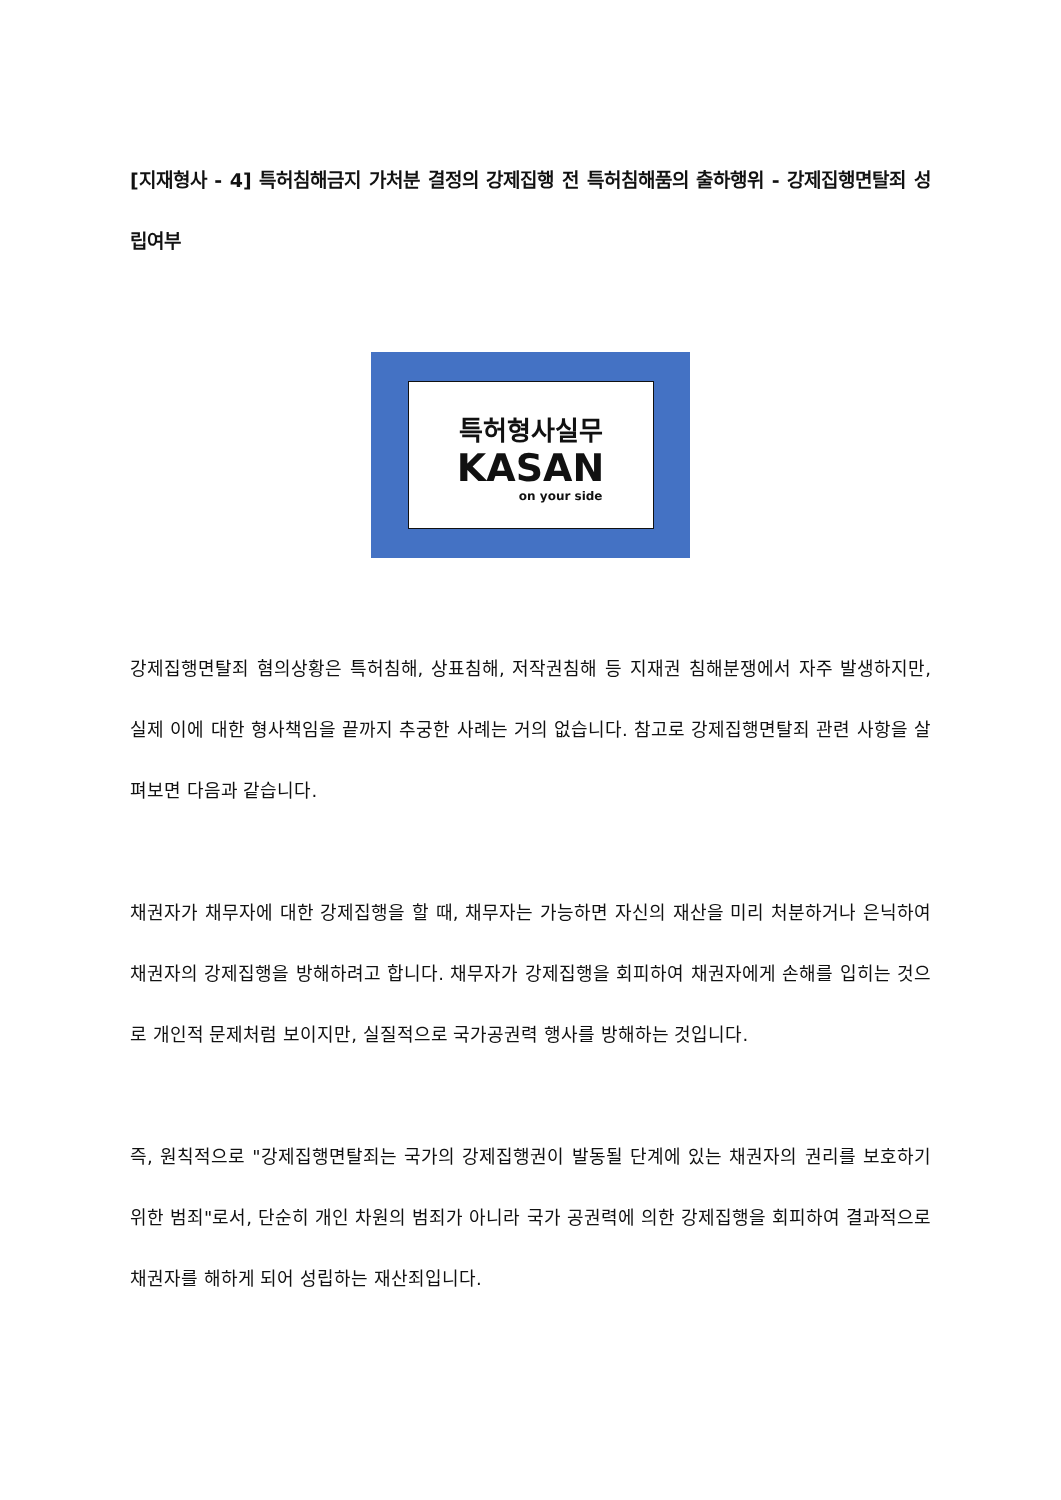[지재형사 - 4] 특허침해금지 가처분 결정의 강제집행 전 특허침해품의 출하행위 - 강제집행면탈죄 성립여부
특허형사실무
KASAN
on your side
강제집행면탈죄 혐의상황은 특허침해, 상표침해, 저작권침해 등 지재권 침해분쟁에서 자주 발생하지만, 실제 이에 대한 형사책임을 끝까지 추궁한 사례는 거의 없습니다. 참고로 강제집행면탈죄 관련 사항을 살펴보면 다음과 같습니다.
채권자가 채무자에 대한 강제집행을 할 때, 채무자는 가능하면 자신의 재산을 미리 처분하거나 은닉하여 채권자의 강제집행을 방해하려고 합니다. 채무자가 강제집행을 회피하여 채권자에게 손해를 입히는 것으로 개인적 문제처럼 보이지만, 실질적으로 국가공권력 행사를 방해하는 것입니다.
즉, 원칙적으로 "강제집행면탈죄는 국가의 강제집행권이 발동될 단계에 있는 채권자의 권리를 보호하기 위한 범죄"로서, 단순히 개인 차원의 범죄가 아니라 국가 공권력에 의한 강제집행을 회피하여 결과적으로 채권자를 해하게 되어 성립하는 재산죄입니다.